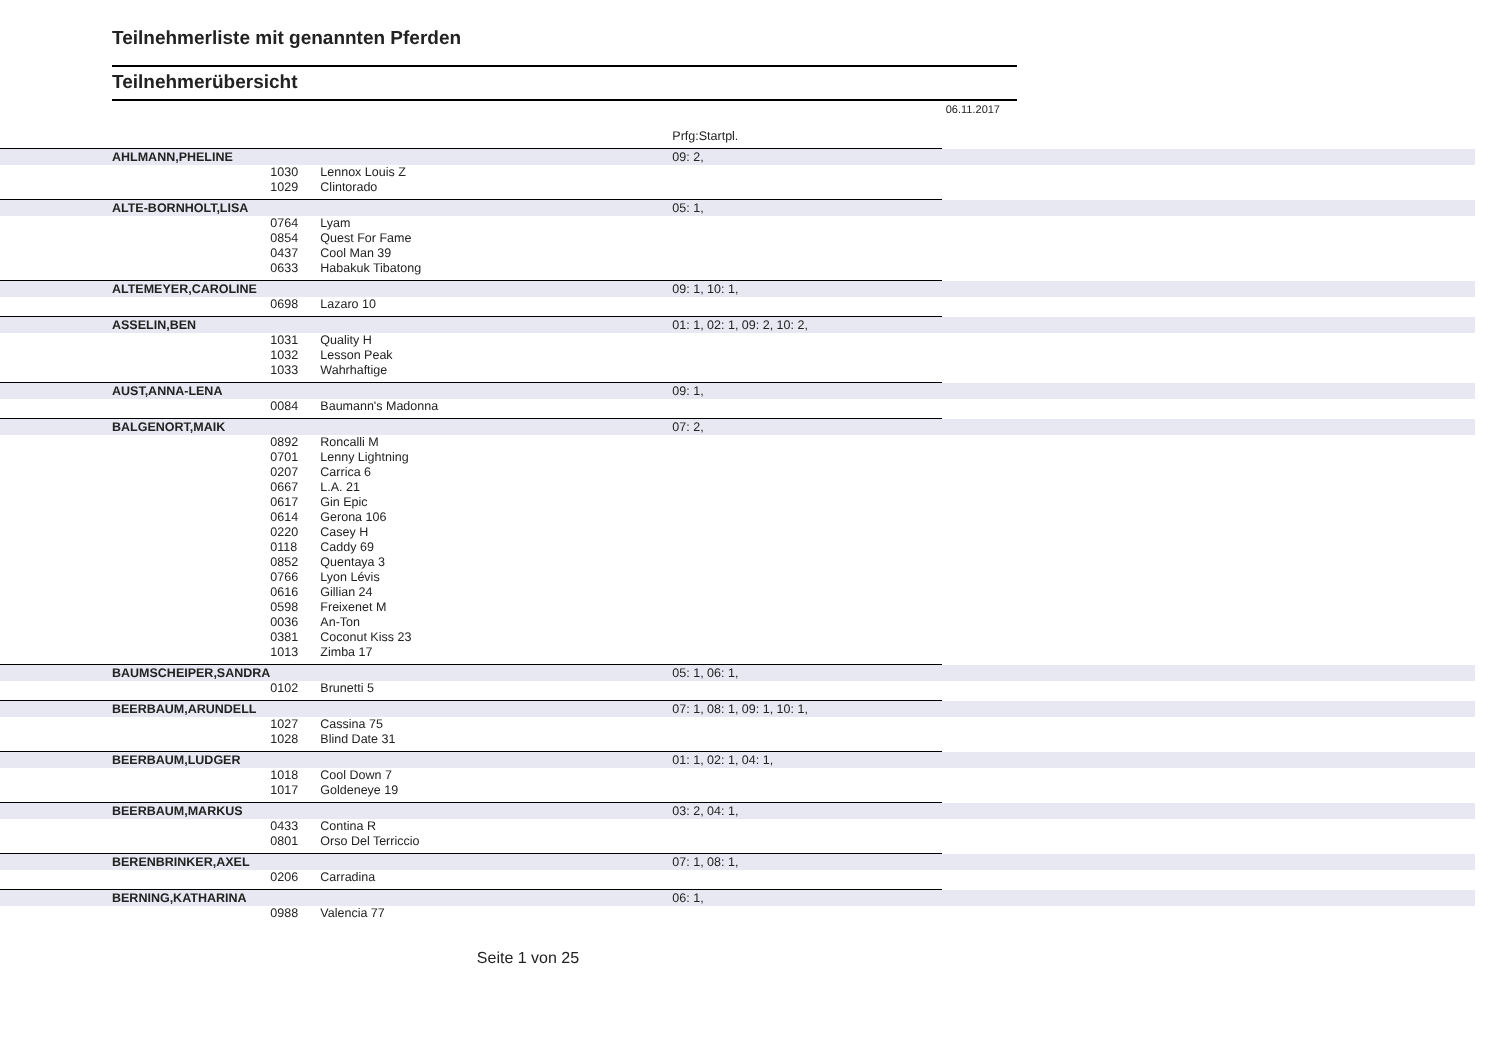Teilnehmerliste mit genannten Pferden
Teilnehmerübersicht
06.11.2017
| | | | Prfg:Startpl. | |
| AHLMANN,PHELINE | | | 09: 2, | |
| | 1030 | Lennox Louis Z | | |
| | 1029 | Clintorado | | |
| ALTE-BORNHOLT,LISA | | | 05: 1, | |
| | 0764 | Lyam | | |
| | 0854 | Quest For Fame | | |
| | 0437 | Cool Man 39 | | |
| | 0633 | Habakuk Tibatong | | |
| ALTEMEYER,CAROLINE | | | 09: 1, 10: 1, | |
| | 0698 | Lazaro 10 | | |
| ASSELIN,BEN | | | 01: 1, 02: 1, 09: 2, 10: 2, | |
| | 1031 | Quality H | | |
| | 1032 | Lesson Peak | | |
| | 1033 | Wahrhaftige | | |
| AUST,ANNA-LENA | | | 09: 1, | |
| | 0084 | Baumann's Madonna | | |
| BALGENORT,MAIK | | | 07: 2, | |
| | 0892 | Roncalli M | | |
| | 0701 | Lenny Lightning | | |
| | 0207 | Carrica 6 | | |
| | 0667 | L.A. 21 | | |
| | 0617 | Gin Epic | | |
| | 0614 | Gerona 106 | | |
| | 0220 | Casey H | | |
| | 0118 | Caddy 69 | | |
| | 0852 | Quentaya 3 | | |
| | 0766 | Lyon Lévis | | |
| | 0616 | Gillian 24 | | |
| | 0598 | Freixenet M | | |
| | 0036 | An-Ton | | |
| | 0381 | Coconut Kiss 23 | | |
| | 1013 | Zimba 17 | | |
| BAUMSCHEIPER,SANDRA | | | 05: 1, 06: 1, | |
| | 0102 | Brunetti 5 | | |
| BEERBAUM,ARUNDELL | | | 07: 1, 08: 1, 09: 1, 10: 1, | |
| | 1027 | Cassina 75 | | |
| | 1028 | Blind Date 31 | | |
| BEERBAUM,LUDGER | | | 01: 1, 02: 1, 04: 1, | |
| | 1018 | Cool Down 7 | | |
| | 1017 | Goldeneye 19 | | |
| BEERBAUM,MARKUS | | | 03: 2, 04: 1, | |
| | 0433 | Contina R | | |
| | 0801 | Orso Del Terriccio | | |
| BERENBRINKER,AXEL | | | 07: 1, 08: 1, | |
| | 0206 | Carradina | | |
| BERNING,KATHARINA | | | 06: 1, | |
| | 0988 | Valencia 77 | | |
Seite 1 von 25